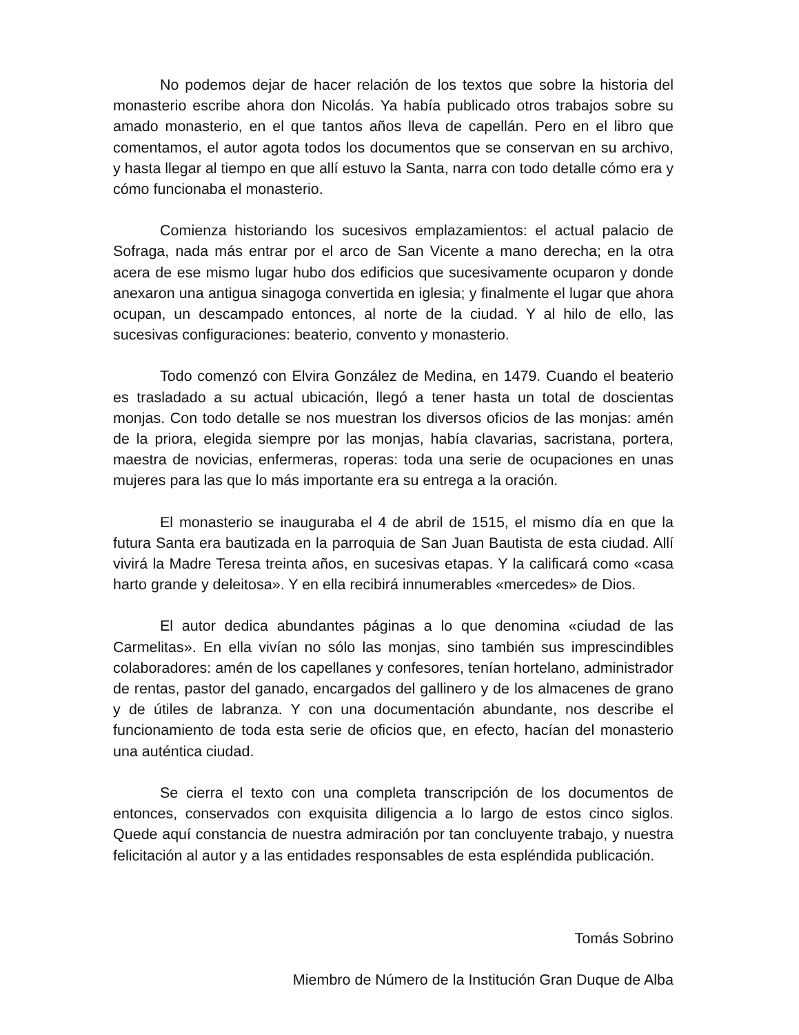No podemos dejar de hacer relación de los textos que sobre la historia del monasterio escribe ahora don Nicolás. Ya había publicado otros trabajos sobre su amado monasterio, en el que tantos años lleva de capellán. Pero en el libro que comentamos, el autor agota todos los documentos que se conservan en su archivo, y hasta llegar al tiempo en que allí estuvo la Santa, narra con todo detalle cómo era y cómo funcionaba el monasterio.
Comienza historiando los sucesivos emplazamientos: el actual palacio de Sofraga, nada más entrar por el arco de San Vicente a mano derecha; en la otra acera de ese mismo lugar hubo dos edificios que sucesivamente ocuparon y donde anexaron una antigua sinagoga convertida en iglesia; y finalmente el lugar que ahora ocupan, un descampado entonces, al norte de la ciudad. Y al hilo de ello, las sucesivas configuraciones: beaterio, convento y monasterio.
Todo comenzó con Elvira González de Medina, en 1479. Cuando el beaterio es trasladado a su actual ubicación, llegó a tener hasta un total de doscientas monjas. Con todo detalle se nos muestran los diversos oficios de las monjas: amén de la priora, elegida siempre por las monjas, había clavarias, sacristana, portera, maestra de novicias, enfermeras, roperas: toda una serie de ocupaciones en unas mujeres para las que lo más importante era su entrega a la oración.
El monasterio se inauguraba el 4 de abril de 1515, el mismo día en que la futura Santa era bautizada en la parroquia de San Juan Bautista de esta ciudad. Allí vivirá la Madre Teresa treinta años, en sucesivas etapas. Y la calificará como «casa harto grande y deleitosa». Y en ella recibirá innumerables «mercedes» de Dios.
El autor dedica abundantes páginas a lo que denomina «ciudad de las Carmelitas». En ella vivían no sólo las monjas, sino también sus imprescindibles colaboradores: amén de los capellanes y confesores, tenían hortelano, administrador de rentas, pastor del ganado, encargados del gallinero y de los almacenes de grano y de útiles de labranza. Y con una documentación abundante, nos describe el funcionamiento de toda esta serie de oficios que, en efecto, hacían del monasterio una auténtica ciudad.
Se cierra el texto con una completa transcripción de los documentos de entonces, conservados con exquisita diligencia a lo largo de estos cinco siglos. Quede aquí constancia de nuestra admiración por tan concluyente trabajo, y nuestra felicitación al autor y a las entidades responsables de esta espléndida publicación.
Tomás Sobrino
Miembro de Número de la Institución Gran Duque de Alba